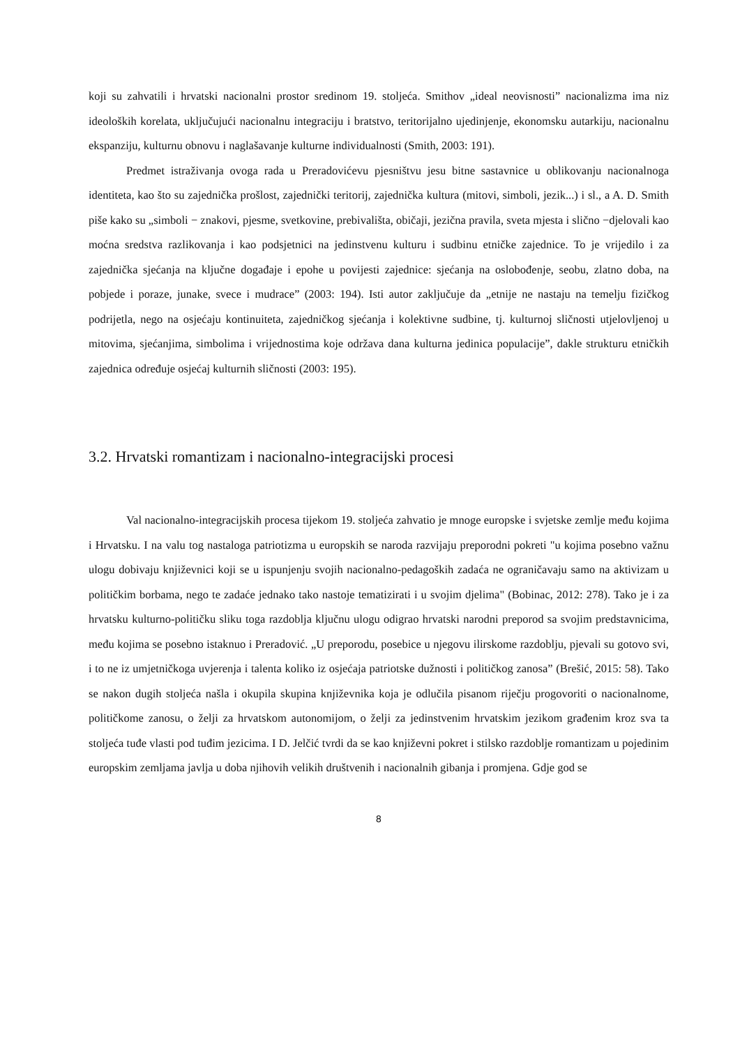koji su zahvatili i hrvatski nacionalni prostor sredinom 19. stoljeća. Smithov „ideal neovisnosti” nacionalizma ima niz ideoloških korelata, uključujući nacionalnu integraciju i bratstvo, teritorijalno ujedinjenje, ekonomsku autarkiju, nacionalnu ekspanziju, kulturnu obnovu i naglašavanje kulturne individualnosti (Smith, 2003: 191).
Predmet istraživanja ovoga rada u Preradovićevu pjesništvu jesu bitne sastavnice u oblikovanju nacionalnoga identiteta, kao što su zajednička prošlost, zajednički teritorij, zajednička kultura (mitovi, simboli, jezik...) i sl., a A. D. Smith piše kako su „simboli − znakovi, pjesme, svetkovine, prebivališta, običaji, jezična pravila, sveta mjesta i slično −djelovali kao moćna sredstva razlikovanja i kao podsjetnici na jedinstvenu kulturu i sudbinu etničke zajednice. To je vrijedilo i za zajednička sjećanja na ključne događaje i epohe u povijesti zajednice: sjećanja na oslobođenje, seobu, zlatno doba, na pobjede i poraze, junake, svece i mudrace” (2003: 194). Isti autor zaključuje da „etnije ne nastaju na temelju fizičkog podrijetla, nego na osjećaju kontinuiteta, zajedničkog sjećanja i kolektivne sudbine, tj. kulturnoj sličnosti utjelovljenoj u mitovima, sjećanjima, simbolima i vrijednostima koje održava dana kulturna jedinica populacije”, dakle strukturu etničkih zajednica određuje osjećaj kulturnih sličnosti (2003: 195).
3.2. Hrvatski romantizam i nacionalno-integracijski procesi
Val nacionalno-integracijskih procesa tijekom 19. stoljeća zahvatio je mnoge europske i svjetske zemlje među kojima i Hrvatsku. I na valu tog nastaloga patriotizma u europskih se naroda razvijaju preporodni pokreti "u kojima posebno važnu ulogu dobivaju književnici koji se u ispunjenju svojih nacionalno-pedagoških zadaća ne ograničavaju samo na aktivizam u političkim borbama, nego te zadaće jednako tako nastoje tematizirati i u svojim djelima" (Bobinac, 2012: 278). Tako je i za hrvatsku kulturno-političku sliku toga razdoblja ključnu ulogu odigrao hrvatski narodni preporod sa svojim predstavnicima, među kojima se posebno istaknuo i Preradović. „U preporodu, posebice u njegovu ilirskome razdoblju, pjevali su gotovo svi, i to ne iz umjetničkoga uvjerenja i talenta koliko iz osjećaja patriotske dužnosti i političkog zanosa” (Brešić, 2015: 58). Tako se nakon dugih stoljeća našla i okupila skupina književnika koja je odlučila pisanom riječju progovoriti o nacionalnome, političkome zanosu, o želji za hrvatskom autonomijom, o želji za jedinstvenim hrvatskim jezikom građenim kroz sva ta stoljeća tuđe vlasti pod tuđim jezicima. I D. Jelčić tvrdi da se kao književni pokret i stilsko razdoblje romantizam u pojedinim europskim zemljama javlja u doba njihovih velikih društvenih i nacionalnih gibanja i promjena. Gdje god se
8